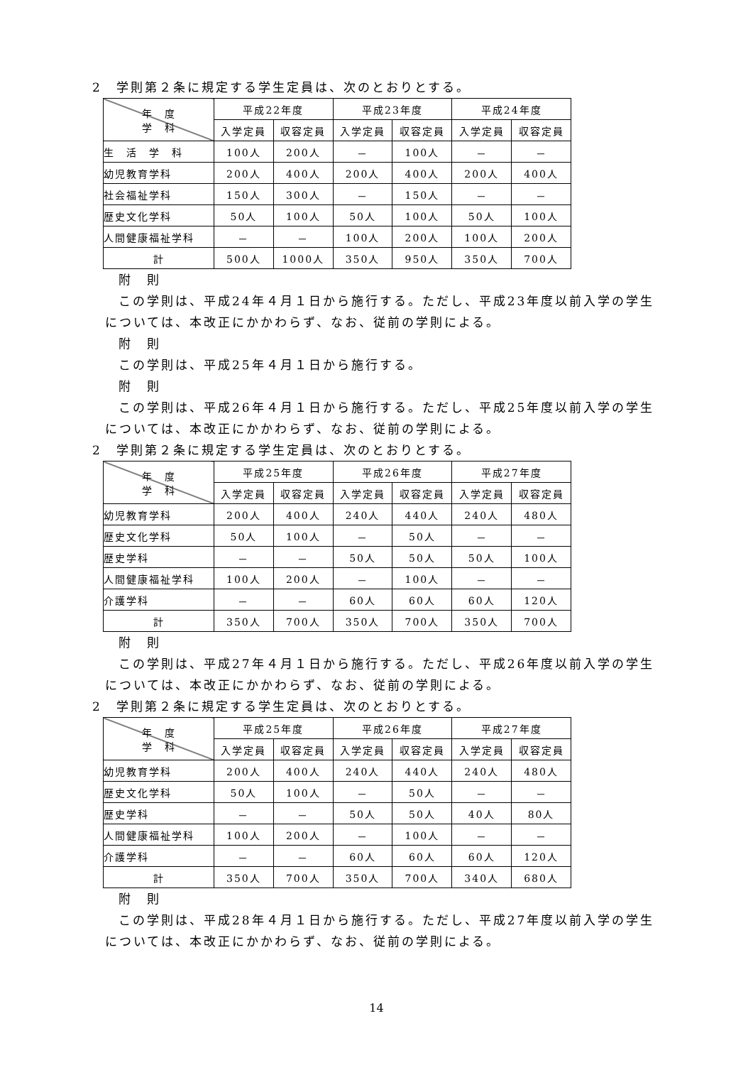2　学則第２条に規定する学生定員は、次のとおりとする。
| 年 度 学 科 | 平成22年度 | | 平成23年度 | | 平成24年度 | |
| --- | --- | --- | --- | --- | --- | --- |
| | 入学定員 | 収容定員 | 入学定員 | 収容定員 | 入学定員 | 収容定員 |
| 生 活 学 科 | 100人 | 200人 | － | 100人 | － | － |
| 幼児教育学科 | 200人 | 400人 | 200人 | 400人 | 200人 | 400人 |
| 社会福祉学科 | 150人 | 300人 | － | 150人 | － | － |
| 歴史文化学科 | 50人 | 100人 | 50人 | 100人 | 50人 | 100人 |
| 人間健康福祉学科 | － | － | 100人 | 200人 | 100人 | 200人 |
| 計 | 500人 | 1000人 | 350人 | 950人 | 350人 | 700人 |
附　則
この学則は、平成24年４月１日から施行する。ただし、平成23年度以前入学の学生については、本改正にかかわらず、なお、従前の学則による。
附　則
この学則は、平成25年４月１日から施行する。
附　則
この学則は、平成26年４月１日から施行する。ただし、平成25年度以前入学の学生については、本改正にかかわらず、なお、従前の学則による。
2　学則第２条に規定する学生定員は、次のとおりとする。
| 年 度 学 科 | 平成25年度 | | 平成26年度 | | 平成27年度 | |
| --- | --- | --- | --- | --- | --- | --- |
| | 入学定員 | 収容定員 | 入学定員 | 収容定員 | 入学定員 | 収容定員 |
| 幼児教育学科 | 200人 | 400人 | 240人 | 440人 | 240人 | 480人 |
| 歴史文化学科 | 50人 | 100人 | － | 50人 | － | － |
| 歴史学科 | － | － | 50人 | 50人 | 50人 | 100人 |
| 人間健康福祉学科 | 100人 | 200人 | － | 100人 | － | － |
| 介護学科 | － | － | 60人 | 60人 | 60人 | 120人 |
| 計 | 350人 | 700人 | 350人 | 700人 | 350人 | 700人 |
附　則
この学則は、平成27年４月１日から施行する。ただし、平成26年度以前入学の学生については、本改正にかかわらず、なお、従前の学則による。
2　学則第２条に規定する学生定員は、次のとおりとする。
| 年 度 学 科 | 平成25年度 | | 平成26年度 | | 平成27年度 | |
| --- | --- | --- | --- | --- | --- | --- |
| | 入学定員 | 収容定員 | 入学定員 | 収容定員 | 入学定員 | 収容定員 |
| 幼児教育学科 | 200人 | 400人 | 240人 | 440人 | 240人 | 480人 |
| 歴史文化学科 | 50人 | 100人 | － | 50人 | － | － |
| 歴史学科 | － | － | 50人 | 50人 | 40人 | 80人 |
| 人間健康福祉学科 | 100人 | 200人 | － | 100人 | － | － |
| 介護学科 | － | － | 60人 | 60人 | 60人 | 120人 |
| 計 | 350人 | 700人 | 350人 | 700人 | 340人 | 680人 |
附　則
この学則は、平成28年４月１日から施行する。ただし、平成27年度以前入学の学生については、本改正にかかわらず、なお、従前の学則による。
14